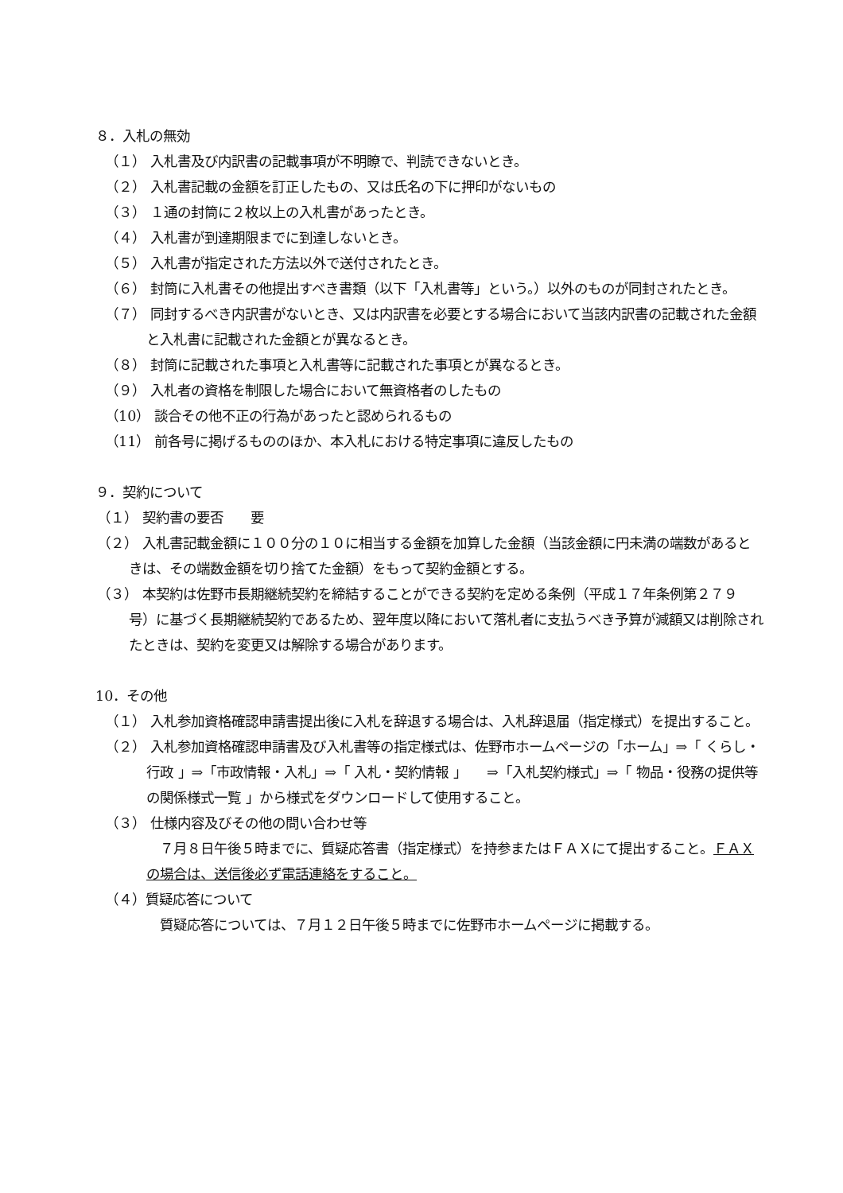８．入札の無効
（１） 入札書及び内訳書の記載事項が不明瞭で、判読できないとき。
（２） 入札書記載の金額を訂正したもの、又は氏名の下に押印がないもの
（３） １通の封筒に２枚以上の入札書があったとき。
（４） 入札書が到達期限までに到達しないとき。
（５） 入札書が指定された方法以外で送付されたとき。
（６） 封筒に入札書その他提出すべき書類（以下「入札書等」という。）以外のものが同封されたとき。
（７） 同封するべき内訳書がないとき、又は内訳書を必要とする場合において当該内訳書の記載された金額と入札書に記載された金額とが異なるとき。
（８） 封筒に記載された事項と入札書等に記載された事項とが異なるとき。
（９） 入札者の資格を制限した場合において無資格者のしたもの
（10） 談合その他不正の行為があったと認められるもの
（11） 前各号に掲げるもののほか、本入札における特定事項に違反したもの
９．契約について
（１） 契約書の要否　　要
（２） 入札書記載金額に１００分の１０に相当する金額を加算した金額（当該金額に円未満の端数があるときは、その端数金額を切り捨てた金額）をもって契約金額とする。
（３） 本契約は佐野市長期継続契約を締結することができる契約を定める条例（平成１７年条例第２７９号）に基づく長期継続契約であるため、翌年度以降において落札者に支払うべき予算が減額又は削除されたときは、契約を変更又は解除する場合があります。
10．その他
（１） 入札参加資格確認申請書提出後に入札を辞退する場合は、入札辞退届（指定様式）を提出すること。
（２） 入札参加資格確認申請書及び入札書等の指定様式は、佐野市ホームページの「ホーム」⇒「 くらし・行政 」⇒「市政情報・入札」⇒「 入札・契約情報 」　　⇒「入札契約様式」⇒「 物品・役務の提供等の関係様式一覧 」から様式をダウンロードして使用すること。
（３） 仕様内容及びその他の問い合わせ等
　７月８日午後５時までに、質疑応答書（指定様式）を持参またはＦＡＸにて提出すること。ＦＡＸの場合は、送信後必ず電話連絡をすること。
（４）質疑応答について
　質疑応答については、７月１２日午後５時までに佐野市ホームページに掲載する。